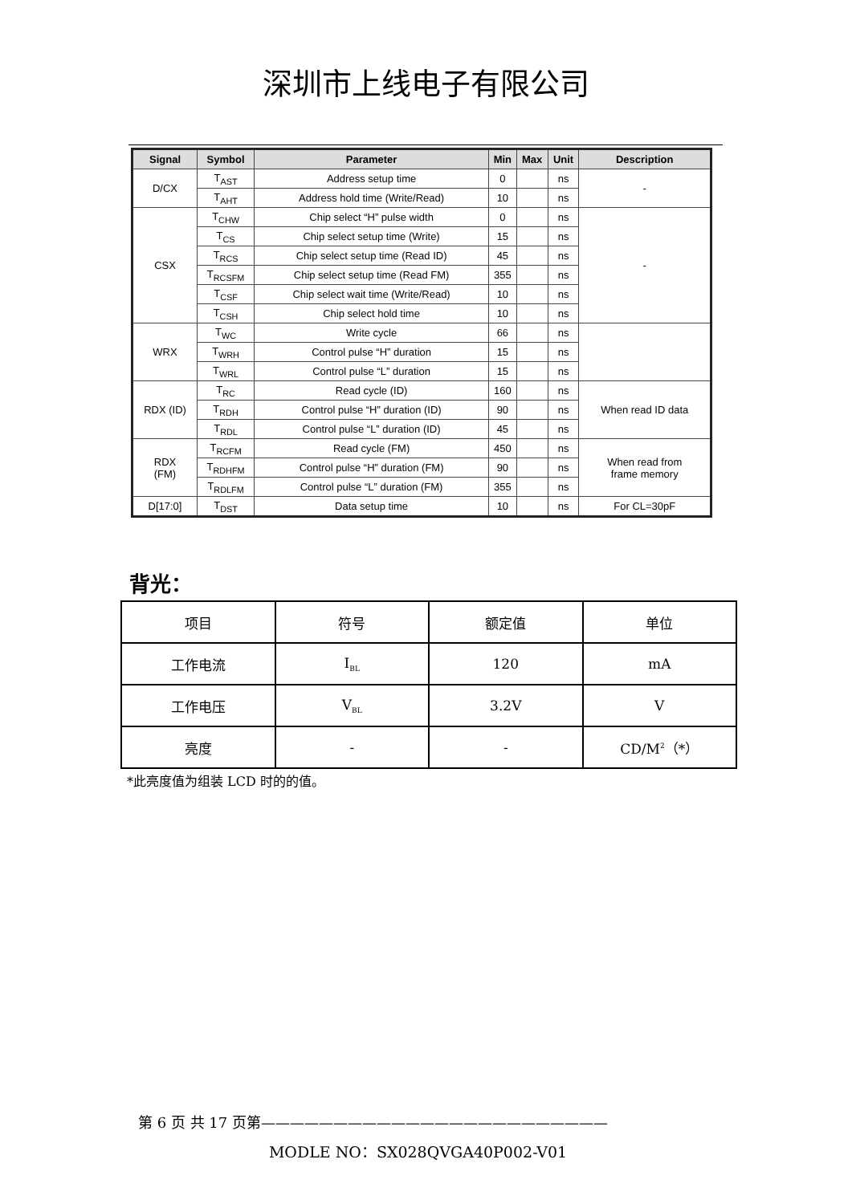深圳市上线电子有限公司
| Signal | Symbol | Parameter | Min | Max | Unit | Description |
| --- | --- | --- | --- | --- | --- | --- |
| D/CX | T<sub>AST</sub> | Address setup time | 0 | | ns | - |
| | T<sub>AHT</sub> | Address hold time (Write/Read) | 10 | | ns | |
| CSX | T<sub>CHW</sub> | Chip select “H” pulse width | 0 | | ns | - |
| | T<sub>CS</sub> | Chip select setup time (Write) | 15 | | ns | |
| | T<sub>RCS</sub> | Chip select setup time (Read ID) | 45 | | ns | |
| | T<sub>RCSFM</sub> | Chip select setup time (Read FM) | 355 | | ns | |
| | T<sub>CSF</sub> | Chip select wait time (Write/Read) | 10 | | ns | |
| | T<sub>CSH</sub> | Chip select hold time | 10 | | ns | |
| WRX | T<sub>WC</sub> | Write cycle | 66 | | ns | |
| | T<sub>WRH</sub> | Control pulse “H” duration | 15 | | ns | |
| | T<sub>WRL</sub> | Control pulse “L” duration | 15 | | ns | |
| RDX (ID) | T<sub>RC</sub> | Read cycle (ID) | 160 | | ns | When read ID data |
| | T<sub>RDH</sub> | Control pulse “H” duration (ID) | 90 | | ns | |
| | T<sub>RDL</sub> | Control pulse “L” duration (ID) | 45 | | ns | |
| RDX (FM) | T<sub>RCFM</sub> | Read cycle (FM) | 450 | | ns | When read from frame memory |
| | T<sub>RDHFM</sub> | Control pulse “H” duration (FM) | 90 | | ns | |
| | T<sub>RDLFM</sub> | Control pulse “L” duration (FM) | 355 | | ns | |
| D[17:0] | T<sub>DST</sub> | Data setup time | 10 | | ns | For CL=30pF |
背光：
| 项目 | 符号 | 额定值 | 单位 |
| 工作电流 | I<sub>BL</sub> | 120 | mA |
| 工作电压 | V<sub>BL</sub> | 3.2V | V |
| 亮度 | - | - | CD/M<sup>2</sup>（*） |
*此亮度值为组装 LCD 时的的值。
第 6 页 共 17 页第————————————————————————
MODLE NO：SX028QVGA40P002-V01